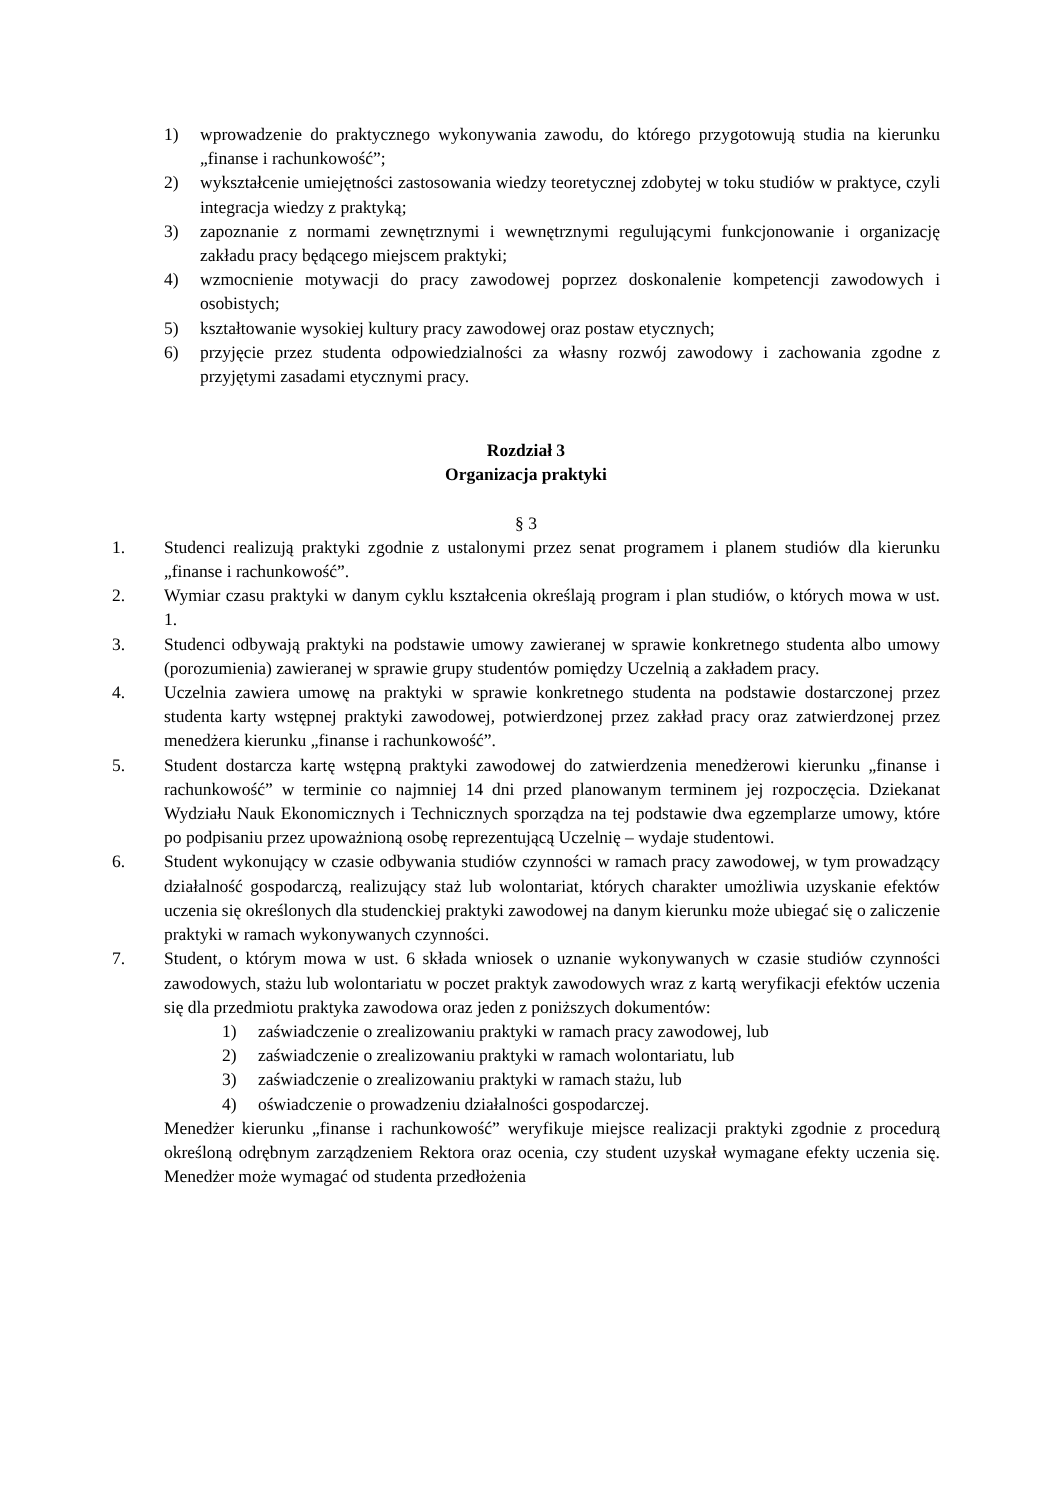1) wprowadzenie do praktycznego wykonywania zawodu, do którego przygotowują studia na kierunku „finanse i rachunkowość”;
2) wykształcenie umiejętności zastosowania wiedzy teoretycznej zdobytej w toku studiów w praktyce, czyli integracja wiedzy z praktyką;
3) zapoznanie z normami zewnętrznymi i wewnętrznymi regulującymi funkcjonowanie i organizację zakładu pracy będącego miejscem praktyki;
4) wzmocnienie motywacji do pracy zawodowej poprzez doskonalenie kompetencji zawodowych i osobistych;
5) kształtowanie wysokiej kultury pracy zawodowej oraz postaw etycznych;
6) przyjęcie przez studenta odpowiedzialności za własny rozwój zawodowy i zachowania zgodne z przyjętymi zasadami etycznymi pracy.
Rozdział 3
Organizacja praktyki
§ 3
1. Studenci realizują praktyki zgodnie z ustalonymi przez senat programem i planem studiów dla kierunku „finanse i rachunkowość”.
2. Wymiar czasu praktyki w danym cyklu kształcenia określają program i plan studiów, o których mowa w ust. 1.
3. Studenci odbywają praktyki na podstawie umowy zawieranej w sprawie konkretnego studenta albo umowy (porozumienia) zawieranej w sprawie grupy studentów pomiędzy Uczelnią a zakładem pracy.
4. Uczelnia zawiera umowę na praktyki w sprawie konkretnego studenta na podstawie dostarczonej przez studenta karty wstępnej praktyki zawodowej, potwierdzonej przez zakład pracy oraz zatwierdzonej przez menedżera kierunku „finanse i rachunkowość”.
5. Student dostarcza kartę wstępną praktyki zawodowej do zatwierdzenia menedżerowi kierunku „finanse i rachunkowość” w terminie co najmniej 14 dni przed planowanym terminem jej rozpoczęcia. Dziekanat Wydziału Nauk Ekonomicznych i Technicznych sporządza na tej podstawie dwa egzemplarze umowy, które po podpisaniu przez upoważnioną osobę reprezentującą Uczelnię – wydaje studentowi.
6. Student wykonujący w czasie odbywania studiów czynności w ramach pracy zawodowej, w tym prowadzący działalność gospodarczą, realizujący staż lub wolontariat, których charakter umożliwia uzyskanie efektów uczenia się określonych dla studenckiej praktyki zawodowej na danym kierunku może ubiegać się o zaliczenie praktyki w ramach wykonywanych czynności.
7. Student, o którym mowa w ust. 6 składa wniosek o uznanie wykonywanych w czasie studiów czynności zawodowych, stażu lub wolontariatu w poczet praktyk zawodowych wraz z kartą weryfikacji efektów uczenia się dla przedmiotu praktyka zawodowa oraz jeden z poniższych dokumentów:
1) zaświadczenie o zrealizowaniu praktyki w ramach pracy zawodowej, lub
2) zaświadczenie o zrealizowaniu praktyki w ramach wolontariatu, lub
3) zaświadczenie o zrealizowaniu praktyki w ramach stażu, lub
4) oświadczenie o prowadzeniu działalności gospodarczej.
Menedżer kierunku „finanse i rachunkowość” weryfikuje miejsce realizacji praktyki zgodnie z procedurą określoną odrębnym zarządzeniem Rektora oraz ocenia, czy student uzyskał wymagane efekty uczenia się. Menedżer może wymagać od studenta przedłożenia